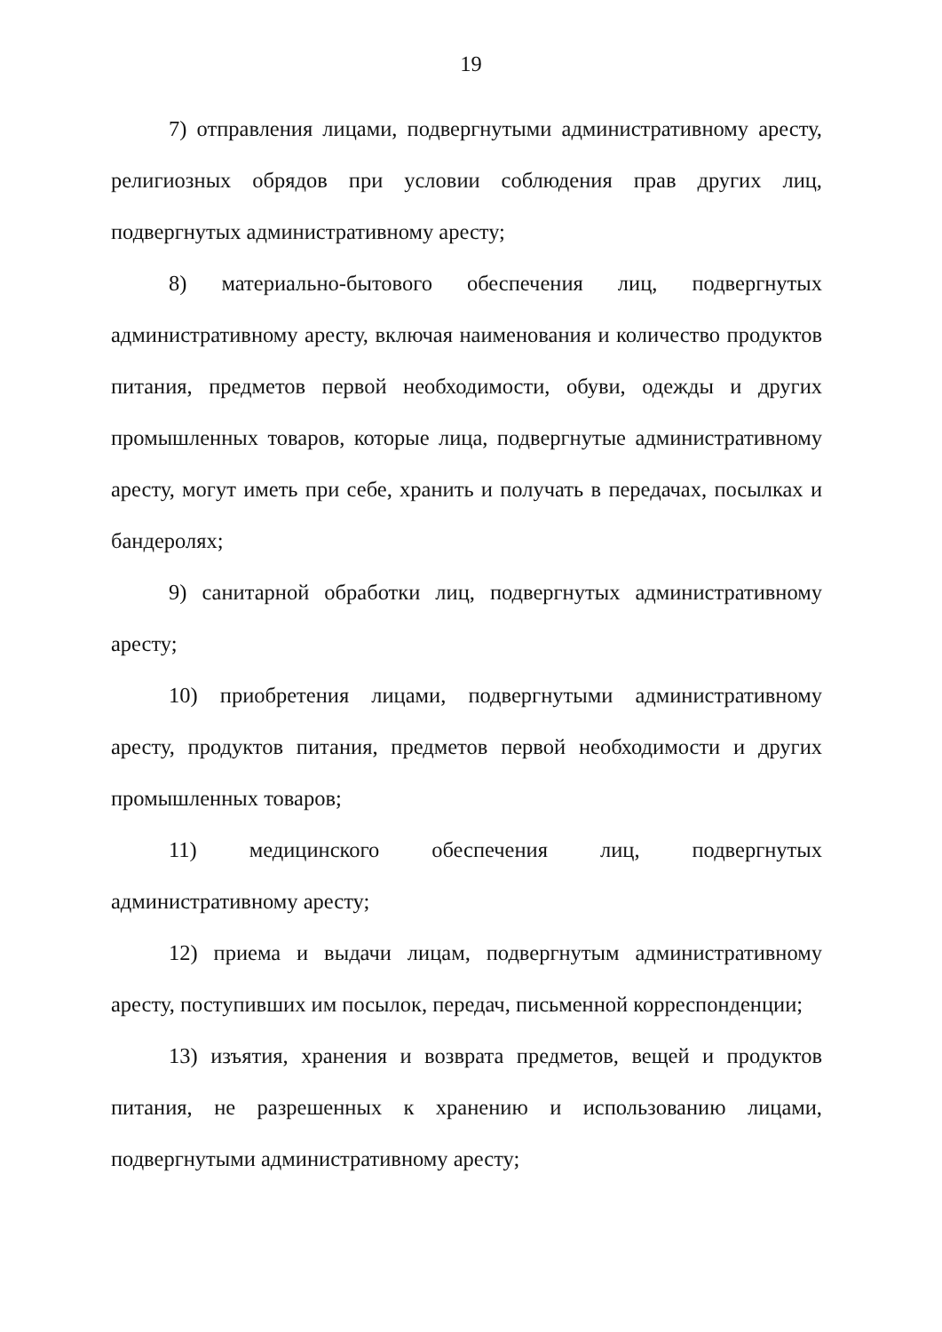19
7) отправления лицами, подвергнутыми административному аресту, религиозных обрядов при условии соблюдения прав других лиц, подвергнутых административному аресту;
8) материально-бытового обеспечения лиц, подвергнутых административному аресту, включая наименования и количество продуктов питания, предметов первой необходимости, обуви, одежды и других промышленных товаров, которые лица, подвергнутые административному аресту, могут иметь при себе, хранить и получать в передачах, посылках и бандеролях;
9) санитарной обработки лиц, подвергнутых административному аресту;
10) приобретения лицами, подвергнутыми административному аресту, продуктов питания, предметов первой необходимости и других промышленных товаров;
11) медицинского обеспечения лиц, подвергнутых административному аресту;
12) приема и выдачи лицам, подвергнутым административному аресту, поступивших им посылок, передач, письменной корреспонденции;
13) изъятия, хранения и возврата предметов, вещей и продуктов питания, не разрешенных к хранению и использованию лицами, подвергнутыми административному аресту;